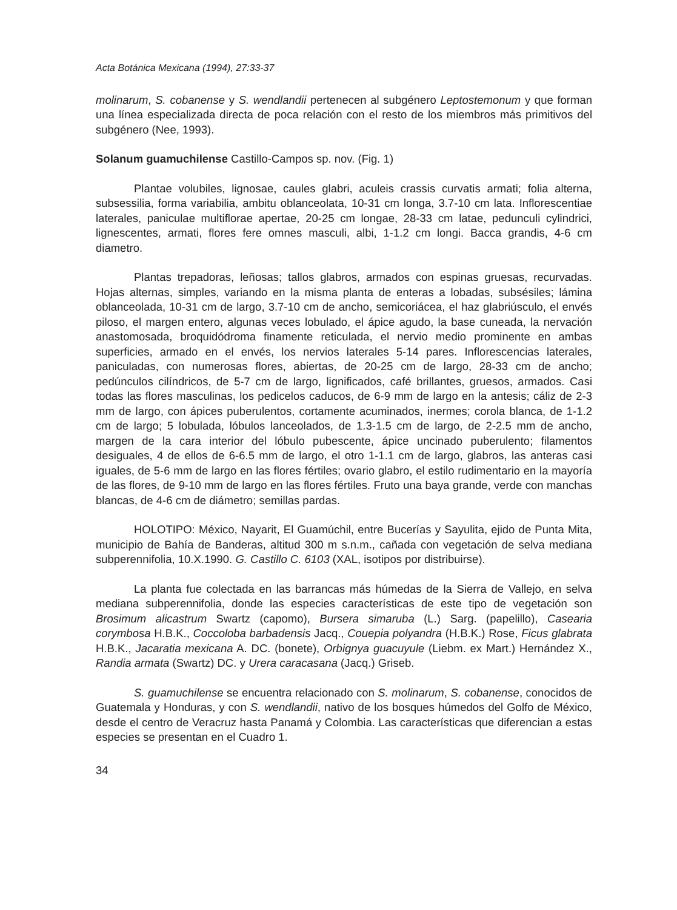Acta Botánica Mexicana (1994), 27:33-37
molinarum, S. cobanense y S. wendlandii pertenecen al subgénero Leptostemonum y que forman una línea especializada directa de poca relación con el resto de los miembros más primitivos del subgénero (Nee, 1993).
Solanum guamuchilense Castillo-Campos sp. nov. (Fig. 1)
Plantae volubiles, lignosae, caules glabri, aculeis crassis curvatis armati; folia alterna, subsessilia, forma variabilia, ambitu oblanceolata, 10-31 cm longa, 3.7-10 cm lata. Inflorescentiae laterales, paniculae multiflorae apertae, 20-25 cm longae, 28-33 cm latae, pedunculi cylindrici, lignescentes, armati, flores fere omnes masculi, albi, 1-1.2 cm longi. Bacca grandis, 4-6 cm diametro.
Plantas trepadoras, leñosas; tallos glabros, armados con espinas gruesas, recurvadas. Hojas alternas, simples, variando en la misma planta de enteras a lobadas, subsésiles; lámina oblanceolada, 10-31 cm de largo, 3.7-10 cm de ancho, semicoriácea, el haz glabriúsculo, el envés piloso, el margen entero, algunas veces lobulado, el ápice agudo, la base cuneada, la nervación anastomosada, broquidódroma finamente reticulada, el nervio medio prominente en ambas superficies, armado en el envés, los nervios laterales 5-14 pares. Inflorescencias laterales, paniculadas, con numerosas flores, abiertas, de 20-25 cm de largo, 28-33 cm de ancho; pedúnculos cilíndricos, de 5-7 cm de largo, lignificados, café brillantes, gruesos, armados. Casi todas las flores masculinas, los pedicelos caducos, de 6-9 mm de largo en la antesis; cáliz de 2-3 mm de largo, con ápices puberulentos, cortamente acuminados, inermes; corola blanca, de 1-1.2 cm de largo; 5 lobulada, lóbulos lanceolados, de 1.3-1.5 cm de largo, de 2-2.5 mm de ancho, margen de la cara interior del lóbulo pubescente, ápice uncinado puberulento; filamentos desiguales, 4 de ellos de 6-6.5 mm de largo, el otro 1-1.1 cm de largo, glabros, las anteras casi iguales, de 5-6 mm de largo en las flores fértiles; ovario glabro, el estilo rudimentario en la mayoría de las flores, de 9-10 mm de largo en las flores fértiles. Fruto una baya grande, verde con manchas blancas, de 4-6 cm de diámetro; semillas pardas.
HOLOTIPO: México, Nayarit, El Guamúchil, entre Bucerías y Sayulita, ejido de Punta Mita, municipio de Bahía de Banderas, altitud 300 m s.n.m., cañada con vegetación de selva mediana subperennifolia, 10.X.1990. G. Castillo C. 6103 (XAL, isotipos por distribuirse).
La planta fue colectada en las barrancas más húmedas de la Sierra de Vallejo, en selva mediana subperennifolia, donde las especies características de este tipo de vegetación son Brosimum alicastrum Swartz (capomo), Bursera simaruba (L.) Sarg. (papelillo), Casearia corymbosa H.B.K., Coccoloba barbadensis Jacq., Couepia polyandra (H.B.K.) Rose, Ficus glabrata H.B.K., Jacaratia mexicana A. DC. (bonete), Orbignya guacuyule (Liebm. ex Mart.) Hernández X., Randia armata (Swartz) DC. y Urera caracasana (Jacq.) Griseb.
S. guamuchilense se encuentra relacionado con S. molinarum, S. cobanense, conocidos de Guatemala y Honduras, y con S. wendlandii, nativo de los bosques húmedos del Golfo de México, desde el centro de Veracruz hasta Panamá y Colombia. Las características que diferencian a estas especies se presentan en el Cuadro 1.
34